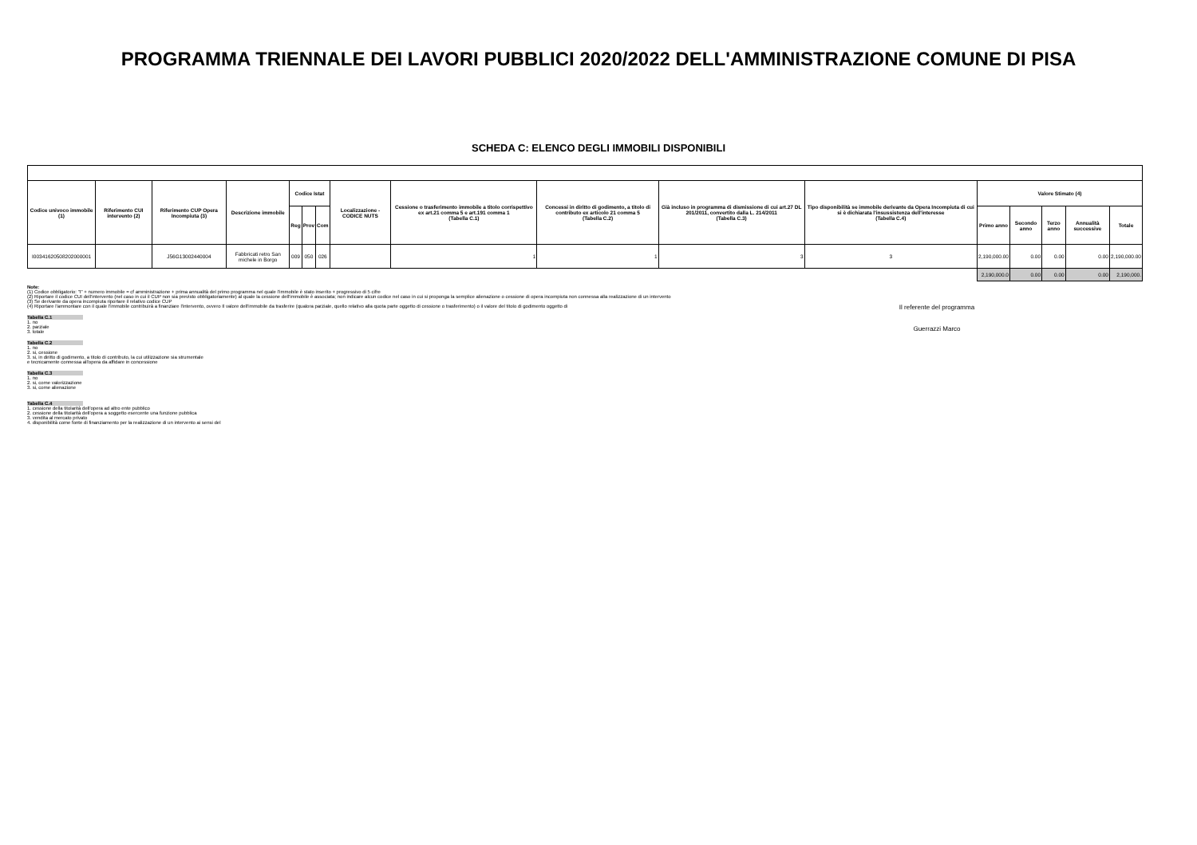PROGRAMMA TRIENNALE DEI LAVORI PUBBLICI 2020/2022 DELL'AMMINISTRAZIONE COMUNE DI PISA
SCHEDA C: ELENCO DEGLI IMMOBILI DISPONIBILI
| Codice univoco immobile (1) | Riferimento CUI intervento (2) | Riferimento CUP Opera Incompiuta (3) | Descrizione immobile | Codice Istat | | | Localizzazione - CODICE NUTS | Cessione o trasferimento immobile a titolo corrispettivo ex art.21 comma 5 e art.191 comma 1 (Tabella C.1) | Concessi in diritto di godimento, a titolo di contributo ex articolo 21 comma 5 (Tabella C.2) | Già incluso in programma di dismissione di cui art.27 DL 201/2011, convertito dalla L. 214/2011 (Tabella C.3) | Tipo disponibilità se immobile derivante da Opera Incompiuta di cui si è dichiarata l'insussistenza dell'interesse (Tabella C.4) | Valore Stimato (4) | | | | |
| --- | --- | --- | --- | --- | --- | --- | --- | --- | --- | --- | --- | --- | --- | --- | --- | --- |
| | | | | Reg | Prov | Com | | | | | | Primo anno | Secondo anno | Terzo anno | Annualità successive | Totale |
| I00341620508202000001 | | J56G13002440004 | Fabbricati retro San michele in Borgo | 009 | 050 | 026 | | 1 | 1 | 3 | 3 | 2,190,000.00 | 0.00 | 0.00 | 0.00 | 2,190,000.00 |
| | | | | | | | | | | | | 2,190,000.0 | 0.00 | 0.00 | 0.00 | 2,190,000. |
Note:
(1) Codice obbligatorio: "I" + numero immobile = cf amministrazione + prima annualità del primo programma nel quale l'immobile è stato inserito + progressivo di 5 cifre
(2) Riportare il codice CUI dell'intervento (nel caso in cui il CUP non sia previsto obbligatoriamente) al quale la cessione dell'immobile è associata; non indicare alcun codice nel caso in cui si proponga la semplice alienazione o cessione di opera incompiuta non connessa alla realizzazione di un intervento
(3) Se derivante da opera incompiuta riportare il relativo codice CUP
(4) Riportare l'ammontare con il quale l'immobile contribuirà a finanziare l'intervento, ovvero Il valore dell'immobile da trasferire (qualora parziale, quello relativo alla quota parte oggetto di cessione o trasferimento) o il valore del titolo di godimento oggetto di
Tabella C.1
1. no
2. parziale
3. totale
Tabella C.2
1. no
2. si, cessione
3. si, in diritto di godimento, a titolo di contributo, la cui utilizzazione sia strumentale
e tecnicamente connessa all'opera da affidare in concessione
Tabella C.3
1. no
2. si, come valorizzazione
3. si, come alienazione
Tabella C.4
1. cessione della titolarità dell'opera ad altro ente pubblico
2. cessione della titolarità dell'opera a soggetto esercente una funzione pubblica
3. vendita al mercato privato
4. disponibilità come fonte di finanziamento per la realizzazione di un intervento ai sensi del
Il referente del programma
Guerrazzi Marco